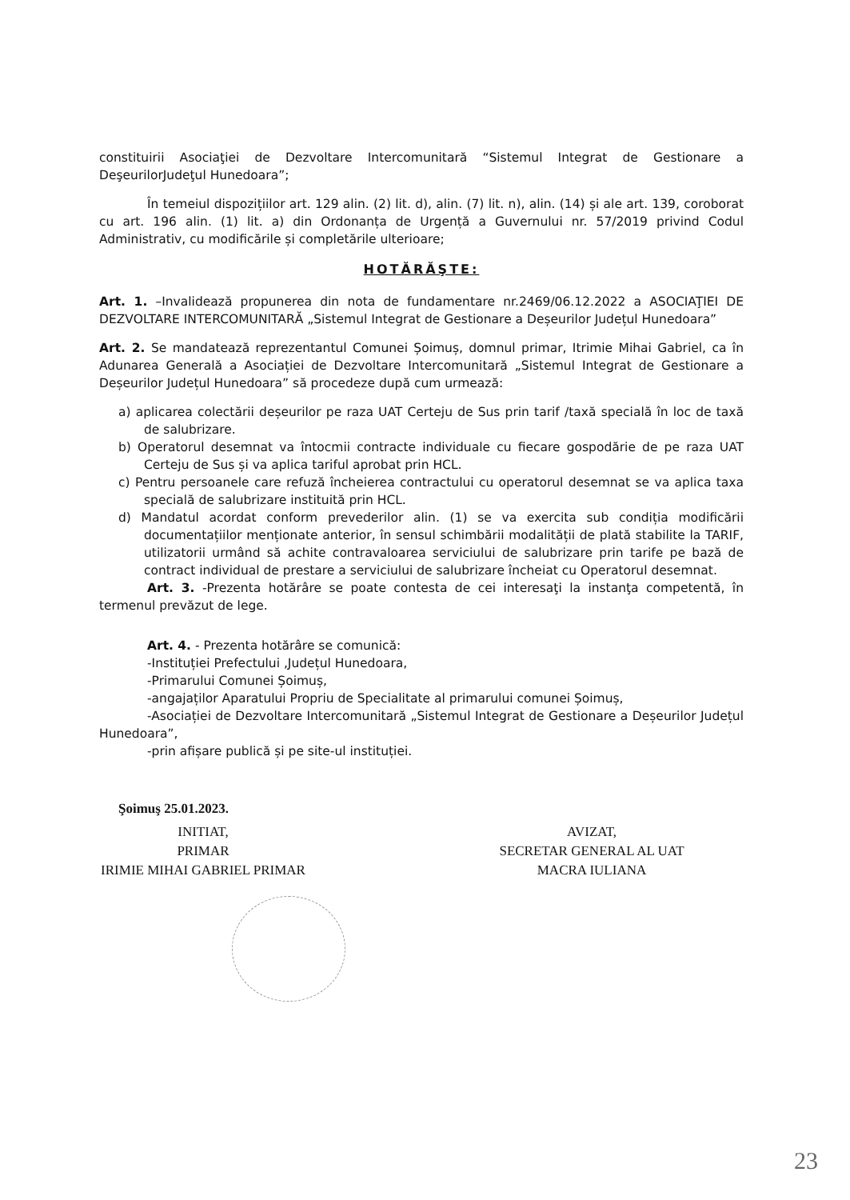constituirii Asociaţiei de Dezvoltare Intercomunitară “Sistemul Integrat de Gestionare a DeşeurilorJudeţul Hunedoara”;
În temeiul dispozițiilor art. 129 alin. (2) lit. d), alin. (7) lit. n), alin. (14) și ale art. 139, coroborat cu art. 196 alin. (1) lit. a) din Ordonanța de Urgență a Guvernului nr. 57/2019 privind Codul Administrativ, cu modificările și completările ulterioare;
HOTĂRĂŞTE:
Art. 1. –Invalidează propunerea din nota de fundamentare nr.2469/06.12.2022 a ASOCIAŢIEI DE DEZVOLTARE INTERCOMUNITARĂ „Sistemul Integrat de Gestionare a Deșeurilor Județul Hunedoara”
Art. 2. Se mandatează reprezentantul Comunei Șoimuș, domnul primar, Itrimie Mihai Gabriel, ca în Adunarea Generală a Asociației de Dezvoltare Intercomunitară „Sistemul Integrat de Gestionare a Deșeurilor Județul Hunedoara” să procedeze după cum urmează:
a) aplicarea colectării deșeurilor pe raza UAT Certeju de Sus prin tarif /taxă specială în loc de taxă de salubrizare.
b) Operatorul desemnat va întocmii contracte individuale cu fiecare gospodărie de pe raza UAT Certeju de Sus și va aplica tariful aprobat prin HCL.
c) Pentru persoanele care refuză încheierea contractului cu operatorul desemnat se va aplica taxa specială de salubrizare instituită prin HCL.
d) Mandatul acordat conform prevederilor alin. (1) se va exercita sub condiția modificării documentațiilor menționate anterior, în sensul schimbării modalității de plată stabilite la TARIF, utilizatorii urmând să achite contravaloarea serviciului de salubrizare prin tarife pe bază de contract individual de prestare a serviciului de salubrizare încheiat cu Operatorul desemnat.
Art. 3. -Prezenta hotărâre se poate contesta de cei interesaţi la instanţa competentă, în termenul prevăzut de lege.
Art. 4. - Prezenta hotărâre se comunică:
-Instituției Prefectului ,Județul Hunedoara,
-Primarului Comunei Șoimuș,
-angajaților Aparatului Propriu de Specialitate al primarului comunei Șoimuș,
-Asociației de Dezvoltare Intercomunitară „Sistemul Integrat de Gestionare a Deșeurilor Județul Hunedoara”,
-prin afișare publică și pe site-ul instituției.
Şoimuş 25.01.2023.
INITIAT,
PRIMAR
IRIMIE MIHAI GABRIEL PRIMAR
AVIZAT,
SECRETAR GENERAL AL UAT
MACRA IULIANA
23